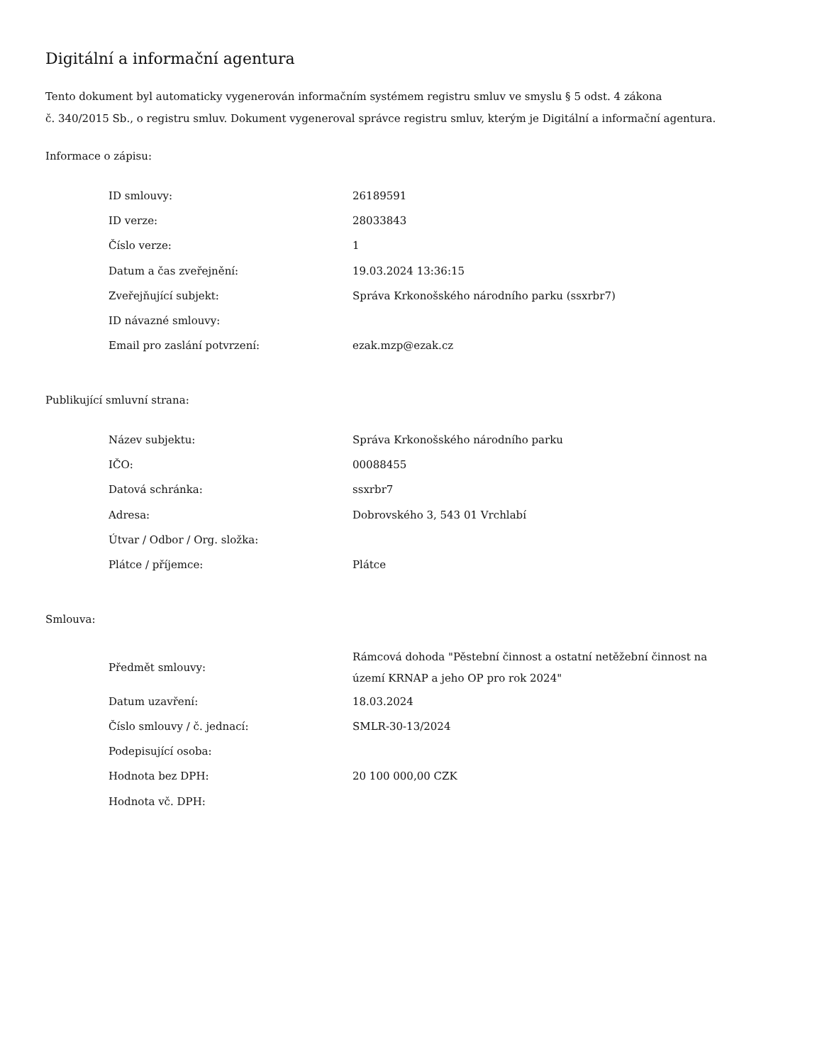Digitální a informační agentura
Tento dokument byl automaticky vygenerován informačním systémem registru smluv ve smyslu § 5 odst. 4 zákona
č. 340/2015 Sb., o registru smluv. Dokument vygeneroval správce registru smluv, kterým je Digitální a informační agentura.
Informace o zápisu:
| ID smlouvy: | 26189591 |
| ID verze: | 28033843 |
| Číslo verze: | 1 |
| Datum a čas zveřejnění: | 19.03.2024 13:36:15 |
| Zveřejňující subjekt: | Správa Krkonošského národního parku (ssxrbr7) |
| ID návazné smlouvy: | |
| Email pro zaslání potvrzení: | ezak.mzp@ezak.cz |
Publikující smluvní strana:
| Název subjektu: | Správa Krkonošského národního parku |
| IČO: | 00088455 |
| Datová schránka: | ssxrbr7 |
| Adresa: | Dobrovského 3, 543 01 Vrchlabí |
| Útvar / Odbor / Org. složka: | |
| Plátce / příjemce: | Plátce |
Smlouva:
| Předmět smlouvy: | Rámcová dohoda "Pěstební činnost a ostatní netěžební činnost na území KRNAP a jeho OP pro rok 2024" |
| Datum uzavření: | 18.03.2024 |
| Číslo smlouvy / č. jednací: | SMLR-30-13/2024 |
| Podepisující osoba: | |
| Hodnota bez DPH: | 20 100 000,00 CZK |
| Hodnota vč. DPH: | |